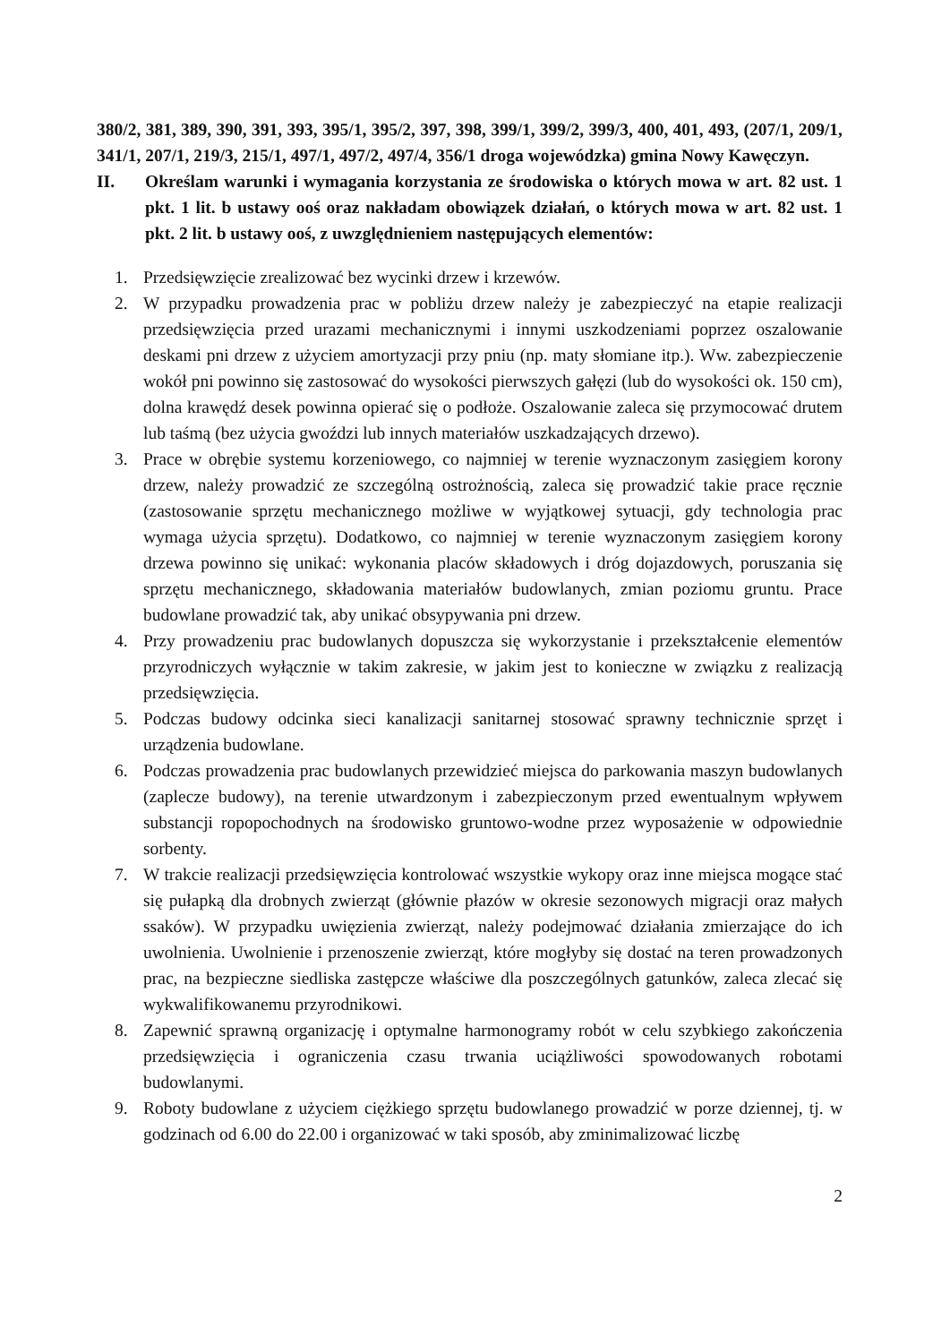380/2, 381, 389, 390, 391, 393, 395/1, 395/2, 397, 398, 399/1, 399/2, 399/3, 400, 401, 493, (207/1, 209/1, 341/1, 207/1, 219/3, 215/1, 497/1, 497/2, 497/4, 356/1 droga wojewódzka) gmina Nowy Kawęczyn.
II. Określam warunki i wymagania korzystania ze środowiska o których mowa w art. 82 ust. 1 pkt. 1 lit. b ustawy ooś oraz nakładam obowiązek działań, o których mowa w art. 82 ust. 1 pkt. 2 lit. b ustawy ooś, z uwzględnieniem następujących elementów:
1. Przedsięwzięcie zrealizować bez wycinki drzew i krzewów.
2. W przypadku prowadzenia prac w pobliżu drzew należy je zabezpieczyć na etapie realizacji przedsięwzięcia przed urazami mechanicznymi i innymi uszkodzeniami poprzez oszalowanie deskami pni drzew z użyciem amortyzacji przy pniu (np. maty słomiane itp.). Ww. zabezpieczenie wokół pni powinno się zastosować do wysokości pierwszych gałęzi (lub do wysokości ok. 150 cm), dolna krawędź desek powinna opierać się o podłoże. Oszalowanie zaleca się przymocować drutem lub taśmą (bez użycia gwoździ lub innych materiałów uszkadzających drzewo).
3. Prace w obrębie systemu korzeniowego, co najmniej w terenie wyznaczonym zasięgiem korony drzew, należy prowadzić ze szczególną ostrożnością, zaleca się prowadzić takie prace ręcznie (zastosowanie sprzętu mechanicznego możliwe w wyjątkowej sytuacji, gdy technologia prac wymaga użycia sprzętu). Dodatkowo, co najmniej w terenie wyznaczonym zasięgiem korony drzewa powinno się unikać: wykonania placów składowych i dróg dojazdowych, poruszania się sprzętu mechanicznego, składowania materiałów budowlanych, zmian poziomu gruntu. Prace budowlane prowadzić tak, aby unikać obsypywania pni drzew.
4. Przy prowadzeniu prac budowlanych dopuszcza się wykorzystanie i przekształcenie elementów przyrodniczych wyłącznie w takim zakresie, w jakim jest to konieczne w związku z realizacją przedsięwzięcia.
5. Podczas budowy odcinka sieci kanalizacji sanitarnej stosować sprawny technicznie sprzęt i urządzenia budowlane.
6. Podczas prowadzenia prac budowlanych przewidzieć miejsca do parkowania maszyn budowlanych (zaplecze budowy), na terenie utwardzonym i zabezpieczonym przed ewentualnym wpływem substancji ropopochodnych na środowisko gruntowo-wodne przez wyposażenie w odpowiednie sorbenty.
7. W trakcie realizacji przedsięwzięcia kontrolować wszystkie wykopy oraz inne miejsca mogące stać się pułapką dla drobnych zwierząt (głównie płazów w okresie sezonowych migracji oraz małych ssaków). W przypadku uwięzienia zwierząt, należy podejmować działania zmierzające do ich uwolnienia. Uwolnienie i przenoszenie zwierząt, które mogłyby się dostać na teren prowadzonych prac, na bezpieczne siedliska zastępcze właściwe dla poszczególnych gatunków, zaleca zlecać się wykwalifikowanemu przyrodnikowi.
8. Zapewnić sprawną organizację i optymalne harmonogramy robót w celu szybkiego zakończenia przedsięwzięcia i ograniczenia czasu trwania uciążliwości spowodowanych robotami budowlanymi.
9. Roboty budowlane z użyciem ciężkiego sprzętu budowlanego prowadzić w porze dziennej, tj. w godzinach od 6.00 do 22.00 i organizować w taki sposób, aby zminimalizować liczbę
2